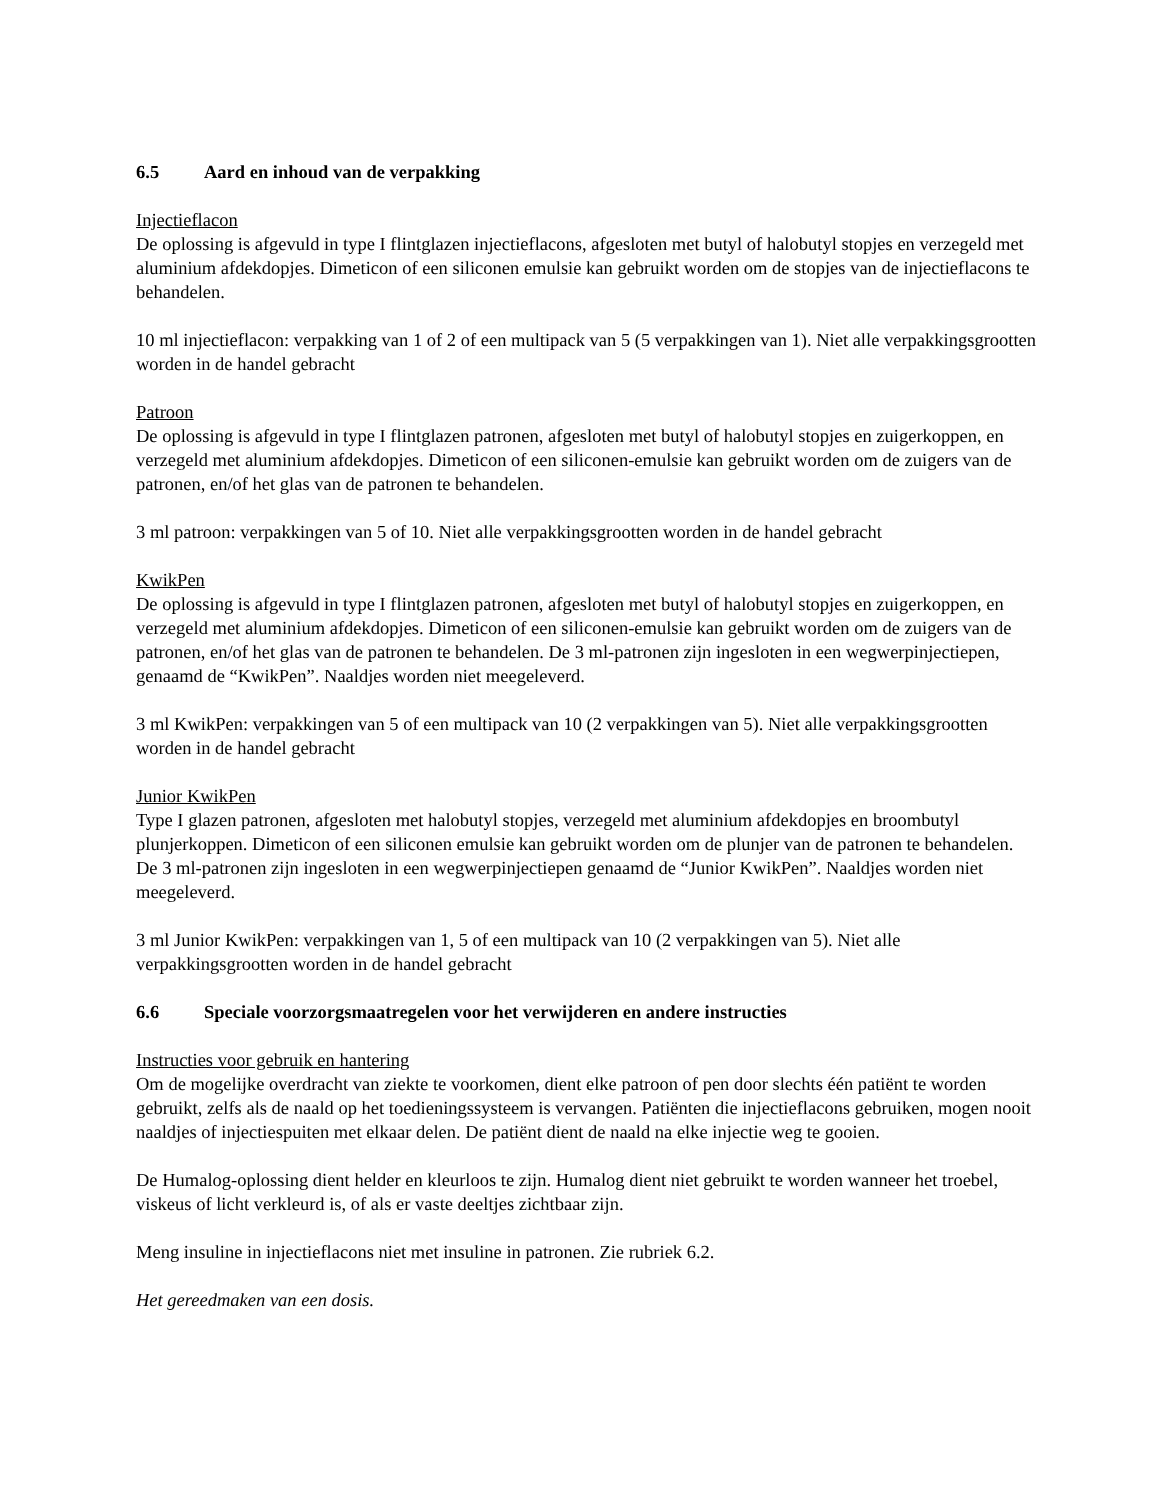6.5 Aard en inhoud van de verpakking
Injectieflacon
De oplossing is afgevuld in type I flintglazen injectieflacons, afgesloten met butyl of halobutyl stopjes en verzegeld met aluminium afdekdopjes. Dimeticon of een siliconen emulsie kan gebruikt worden om de stopjes van de injectieflacons te behandelen.
10 ml injectieflacon: verpakking van 1 of 2 of een multipack van 5 (5 verpakkingen van 1). Niet alle verpakkingsgrootten worden in de handel gebracht
Patroon
De oplossing is afgevuld in type I flintglazen patronen, afgesloten met butyl of halobutyl stopjes en zuigerkoppen, en verzegeld met aluminium afdekdopjes. Dimeticon of een siliconen-emulsie kan gebruikt worden om de zuigers van de patronen, en/of het glas van de patronen te behandelen.
3 ml patroon: verpakkingen van 5 of 10. Niet alle verpakkingsgrootten worden in de handel gebracht
KwikPen
De oplossing is afgevuld in type I flintglazen patronen, afgesloten met butyl of halobutyl stopjes en zuigerkoppen, en verzegeld met aluminium afdekdopjes. Dimeticon of een siliconen-emulsie kan gebruikt worden om de zuigers van de patronen, en/of het glas van de patronen te behandelen. De 3 ml-patronen zijn ingesloten in een wegwerpinjectiepen, genaamd de “KwikPen”. Naaldjes worden niet meegeleverd.
3 ml KwikPen: verpakkingen van 5 of een multipack van 10 (2 verpakkingen van 5). Niet alle verpakkingsgrootten worden in de handel gebracht
Junior KwikPen
Type I glazen patronen, afgesloten met halobutyl stopjes, verzegeld met aluminium afdekdopjes en broombutyl plunjerkoppen. Dimeticon of een siliconen emulsie kan gebruikt worden om de plunjer van de patronen te behandelen. De 3 ml-patronen zijn ingesloten in een wegwerpinjectiepen genaamd de “Junior KwikPen”. Naaldjes worden niet meegeleverd.
3 ml Junior KwikPen: verpakkingen van 1, 5 of een multipack van 10 (2 verpakkingen van 5). Niet alle verpakkingsgrootten worden in de handel gebracht
6.6 Speciale voorzorgsmaatregelen voor het verwijderen en andere instructies
Instructies voor gebruik en hantering
Om de mogelijke overdracht van ziekte te voorkomen, dient elke patroon of pen door slechts één patiënt te worden gebruikt, zelfs als de naald op het toedieningssysteem is vervangen. Patiënten die injectieflacons gebruiken, mogen nooit naaldjes of injectiespuiten met elkaar delen. De patiënt dient de naald na elke injectie weg te gooien.
De Humalog-oplossing dient helder en kleurloos te zijn. Humalog dient niet gebruikt te worden wanneer het troebel, viskeus of licht verkleurd is, of als er vaste deeltjes zichtbaar zijn.
Meng insuline in injectieflacons niet met insuline in patronen. Zie rubriek 6.2.
Het gereedmaken van een dosis.